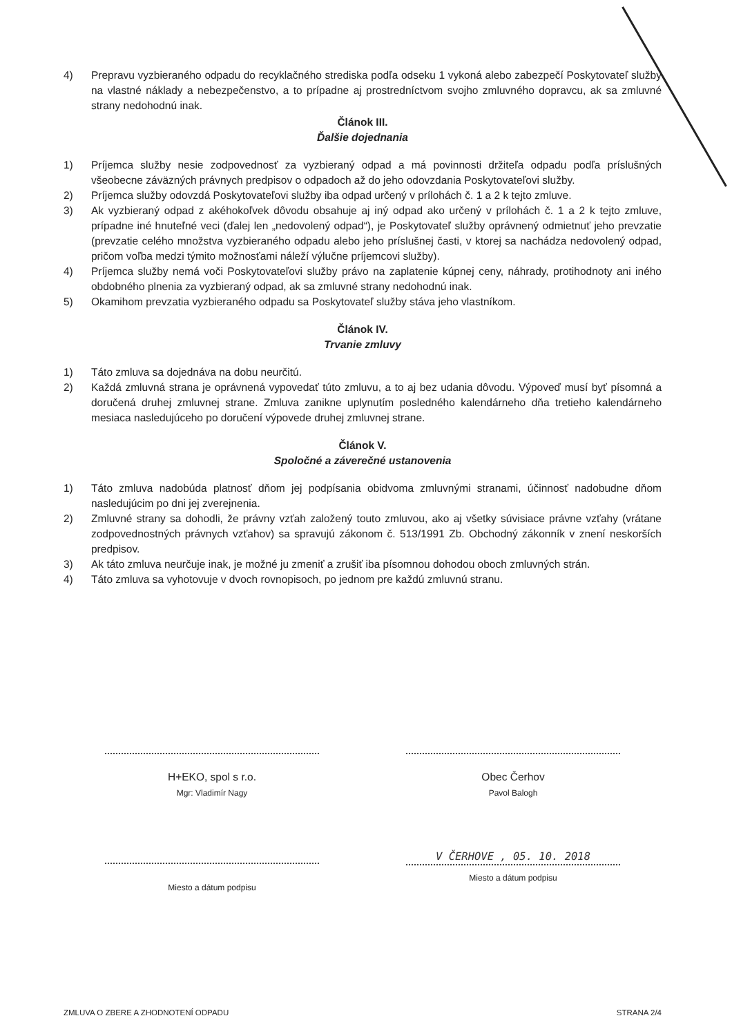4) Prepravu vyzbieraného odpadu do recyklačného strediska podľa odseku 1 vykoná alebo zabezpečí Poskytovateľ služby na vlastné náklady a nebezpečenstvo, a to prípadne aj prostredníctvom svojho zmluvného dopravcu, ak sa zmluvné strany nedohodnú inak.
Článok III.
Ďalšie dojednania
1) Príjemca služby nesie zodpovednosť za vyzbieraný odpad a má povinnosti držiteľa odpadu podľa príslušných všeobecne záväzných právnych predpisov o odpadoch až do jeho odovzdania Poskytovateľovi služby.
2) Príjemca služby odovzdá Poskytovateľovi služby iba odpad určený v prílohách č. 1 a 2 k tejto zmluve.
3) Ak vyzbieraný odpad z akéhokoľvek dôvodu obsahuje aj iný odpad ako určený v prílohách č. 1 a 2 k tejto zmluve, prípadne iné hnuteľné veci (ďalej len „nedovolený odpad“), je Poskytovateľ služby oprávnený odmietnuť jeho prevzatie (prevzatie celého množstva vyzbieraného odpadu alebo jeho príslušnej časti, v ktorej sa nachádza nedovolený odpad, pričom voľba medzi týmito možnosťami náleží výlučne príjemcovi služby).
4) Príjemca služby nemá voči Poskytovateľovi služby právo na zaplatenie kúpnej ceny, náhrady, protihodnoty ani iného obdobného plnenia za vyzbieraný odpad, ak sa zmluvné strany nedohodnú inak.
5) Okamihom prevzatia vyzbieraného odpadu sa Poskytovateľ služby stáva jeho vlastníkom.
Článok IV.
Trvanie zmluvy
1) Táto zmluva sa dojednáva na dobu neurčitú.
2) Každá zmluvná strana je oprávnená vypovedať túto zmluvu, a to aj bez udania dôvodu. Výpoveď musí byť písomná a doručená druhej zmluvnej strane. Zmluva zanikne uplynutím posledného kalendárneho dňa tretieho kalendárneho mesiaca nasledujúceho po doručení výpovede druhej zmluvnej strane.
Článok V.
Spoločné a záverečné ustanovenia
1) Táto zmluva nadobúda platnosť dňom jej podpísania obidvoma zmluvnými stranami, účinnosť nadobudne dňom nasledujúcim po dni jej zverejnenia.
2) Zmluvné strany sa dohodli, že právny vzťah založený touto zmluvou, ako aj všetky súvisiace právne vzťahy (vrátane zodpovednostných právnych vzťahov) sa spravujú zákonom č. 513/1991 Zb. Obchodný zákonník v znení neskorších predpisov.
3) Ak táto zmluva neurčuje inak, je možné ju zmeniť a zrušiť iba písomnou dohodou oboch zmluvných strán.
4) Táto zmluva sa vyhotovuje v dvoch rovnopisoch, po jednom pre každú zmluvnú stranu.
H+EKO, spol s r.o.
Mgr: Vladimír Nagy
Obec Čerhov
Pavol Balogh
Miesto a dátum podpisu
V ČERHOVE , 05. 10. 2018
Miesto a dátum podpisu
ZMLUVA O ZBERE A ZHODNOTENÍ ODPADU STRANA 2/4